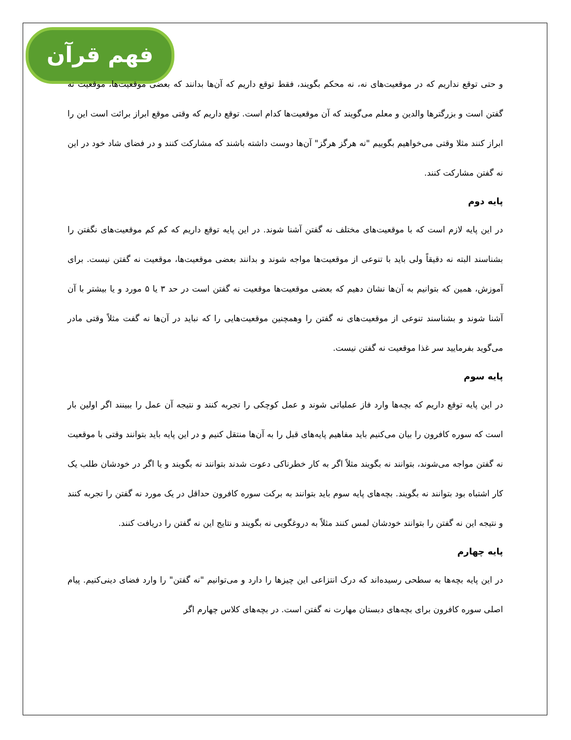فهم قرآن
و حتی توقع نداریم که در موقعیت‌های نه، نه محکم بگویند، فقط توقع داریم که آن‌ها بدانند که بعضی موقعیت‌ها، موقعیت نه گفتن است و بزرگترها والدین و معلم می‌گویند که آن موقعیت‌ها کدام است. توقع داریم که وقتی موقع ابراز برائت است این را ابراز کنند مثلا وقتی می‌خواهیم بگوییم "نه هرگز هرگز" آن‌ها دوست داشته باشند که مشارکت کنند و در فضای شاد خود در این نه گفتن مشارکت کنند.
پایه دوم
در این پایه لازم است که با موقعیت‌های مختلف نه گفتن آشنا شوند. در این پایه توقع داریم که کم کم موقعیت‌های نگفتن را بشناسند البته نه دقیقاً ولی باید با تنوعی از موقعیت‌ها مواجه شوند و بدانند بعضی موقعیت‌ها، موقعیت نه گفتن نیست. برای آموزش، همین که بتوانیم به آن‌ها نشان دهیم که بعضی موقعیت‌ها موقعیت نه گفتن است در حد ۳ یا ۵ مورد و یا بیشتر با آن آشنا شوند و بشناسند تنوعی از موقعیت‌های نه گفتن را وهمچنین موقعیت‌هایی را که نباید در آن‌ها نه گفت مثلاً وقتی مادر می‌گوید بفرمایید سر غذا موقعیت نه گفتن نیست.
پایه سوم
در این پایه توقع داریم که بچه‌ها وارد فاز عملیاتی شوند و عمل کوچکی را تجربه کنند و نتیجه آن عمل را ببینند اگر اولین بار است که سوره کافرون را بیان می‌کنیم باید مفاهیم پایه‌های قبل را به آن‌ها منتقل کنیم و در این پایه باید بتوانند وقتی با موقعیت نه گفتن مواجه می‌شوند، بتوانند نه بگویند مثلاً اگر به کار خطرناکی دعوت شدند بتوانند نه بگویند و یا اگر در خودشان طلب یک کار اشتباه بود بتوانند نه بگویند. بچه‌های پایه سوم باید بتوانند به برکت سوره کافرون حداقل در یک مورد نه گفتن را تجربه کنند و نتیجه این نه گفتن را بتوانند خودشان لمس کنند مثلاً به دروغگویی نه بگویند و نتایج این نه گفتن را دریافت کنند.
پایه چهارم
در این پایه بچه‌ها به سطحی رسیده‌اند که درک انتزاعی این چیزها را دارد و می‌توانیم "نه گفتن" را وارد فضای دینی‌کنیم. پیام اصلی سوره کافرون برای بچه‌های دبستان مهارت نه گفتن است. در بچه‌های کلاس چهارم اگر